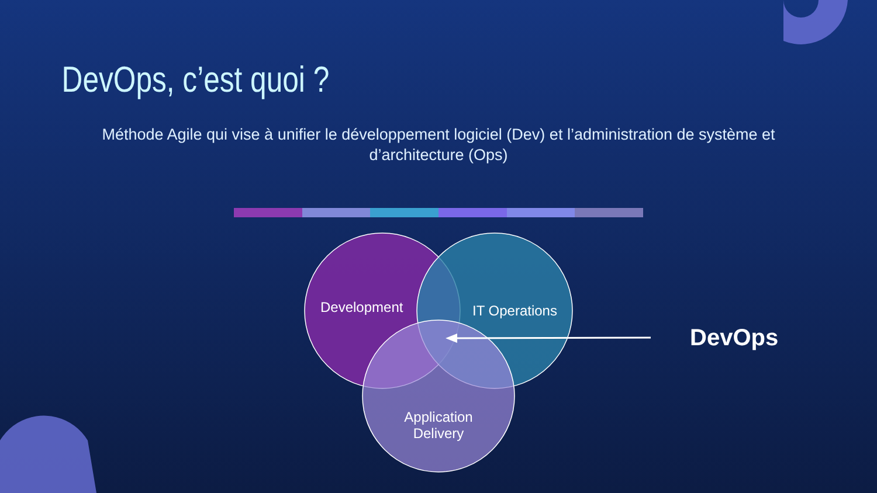DevOps, c’est quoi ?
Méthode Agile qui vise à unifier le développement logiciel (Dev) et l’administration de système et
d’architecture (Ops)
Development IT Operations
Application Delivery
DevOps